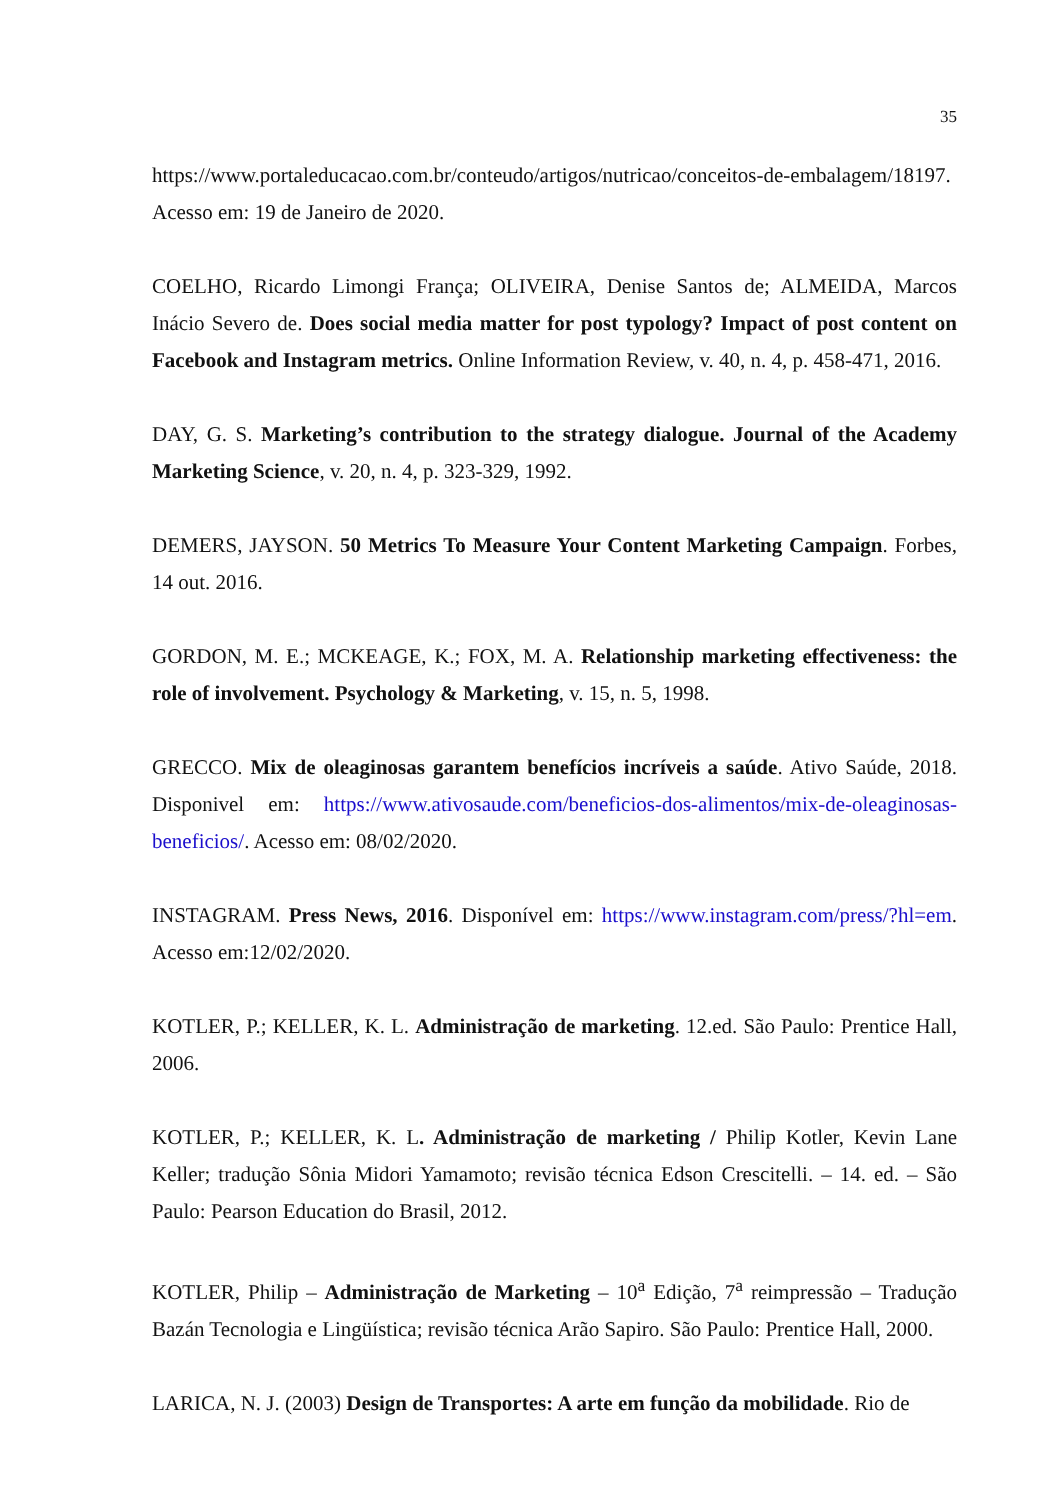35
https://www.portaleducacao.com.br/conteudo/artigos/nutricao/conceitos-de-embalagem/18197. Acesso em: 19 de Janeiro de 2020.
COELHO, Ricardo Limongi França; OLIVEIRA, Denise Santos de; ALMEIDA, Marcos Inácio Severo de. Does social media matter for post typology? Impact of post content on Facebook and Instagram metrics. Online Information Review, v. 40, n. 4, p. 458-471, 2016.
DAY, G. S. Marketing’s contribution to the strategy dialogue. Journal of the Academy Marketing Science, v. 20, n. 4, p. 323-329, 1992.
DEMERS, JAYSON. 50 Metrics To Measure Your Content Marketing Campaign. Forbes, 14 out. 2016.
GORDON, M. E.; MCKEAGE, K.; FOX, M. A. Relationship marketing effectiveness: the role of involvement. Psychology & Marketing, v. 15, n. 5, 1998.
GRECCO. Mix de oleaginosas garantem benefícios incríveis a saúde. Ativo Saúde, 2018. Disponivel em: https://www.ativosaude.com/beneficios-dos-alimentos/mix-de-oleaginosas-beneficios/. Acesso em: 08/02/2020.
INSTAGRAM. Press News, 2016. Disponível em: https://www.instagram.com/press/?hl=em. Acesso em:12/02/2020.
KOTLER, P.; KELLER, K. L. Administração de marketing. 12.ed. São Paulo: Prentice Hall, 2006.
KOTLER, P.; KELLER, K. L. Administração de marketing / Philip Kotler, Kevin Lane Keller; tradução Sônia Midori Yamamoto; revisão técnica Edson Crescitelli. – 14. ed. – São Paulo: Pearson Education do Brasil, 2012.
KOTLER, Philip – Administração de Marketing – 10<sup>a</sup> Edição, 7<sup>a</sup> reimpressão – Tradução Bazán Tecnologia e Lingüística; revisão técnica Arão Sapiro. São Paulo: Prentice Hall, 2000.
LARICA, N. J. (2003) Design de Transportes: A arte em função da mobilidade. Rio de